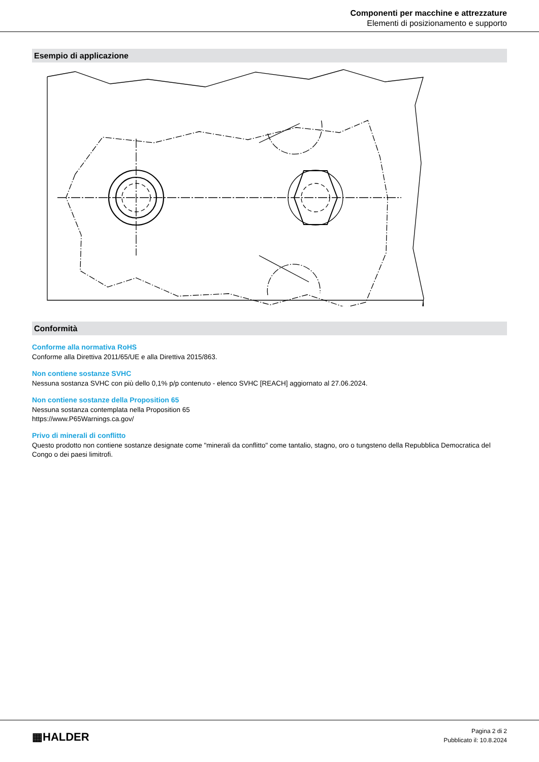Componenti per macchine e attrezzature
Elementi di posizionamento e supporto
Esempio di applicazione
Conformità
Conforme alla normativa RoHS
Conforme alla Direttiva 2011/65/UE e alla Direttiva 2015/863.
Non contiene sostanze SVHC
Nessuna sostanza SVHC con più dello 0,1% p/p contenuto - elenco SVHC [REACH] aggiornato al 27.06.2024.
Non contiene sostanze della Proposition 65
Nessuna sostanza contemplata nella Proposition 65
https://www.P65Warnings.ca.gov/
Privo di minerali di conflitto
Questo prodotto non contiene sostanze designate come "minerali da conflitto" come tantalio, stagno, oro o tungsteno della Repubblica Democratica del Congo o dei paesi limitrofi.
▦HALDER
Pagina 2 di 2
Pubblicato il: 10.8.2024